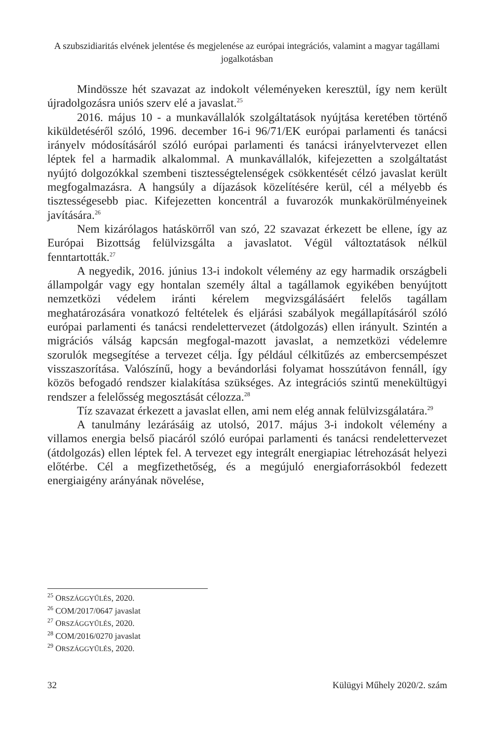A szubszidiaritás elvének jelentése és megjelenése az európai integrációs, valamint a magyar tagállami jogalkotásban
Mindössze hét szavazat az indokolt véleményeken keresztül, így nem került újradolgozásra uniós szerv elé a javaslat.<sup>25</sup>
2016. május 10 - a munkavállalók szolgáltatások nyújtása keretében történő kiküldetéséről szóló, 1996. december 16-i 96/71/EK európai parlamenti és tanácsi irányelv módosításáról szóló európai parlamenti és tanácsi irányelvtervezet ellen léptek fel a harmadik alkalommal. A munkavállalók, kifejezetten a szolgáltatást nyújtó dolgozókkal szembeni tisztességtelenségek csökkentését célzó javaslat került megfogalmazásra. A hangsúly a díjazások közelítésére kerül, cél a mélyebb és tisztességesebb piac. Kifejezetten koncentrál a fuvarozók munkakörülményeinek javítására.<sup>26</sup>
Nem kizárólagos hatáskörről van szó, 22 szavazat érkezett be ellene, így az Európai Bizottság felülvizsgálta a javaslatot. Végül változtatások nélkül fenntartották.<sup>27</sup>
A negyedik, 2016. június 13-i indokolt vélemény az egy harmadik országbeli állampolgár vagy egy hontalan személy által a tagállamok egyikében benyújtott nemzetközi védelem iránti kérelem megvizsgálásáért felelős tagállam meghatározására vonatkozó feltételek és eljárási szabályok megállapításáról szóló európai parlamenti és tanácsi rendelettervezet (átdolgozás) ellen irányult. Szintén a migrációs válság kapcsán megfogal-mazott javaslat, a nemzetközi védelemre szorulók megsegítése a tervezet célja. Így például célkitűzés az embercsempészet visszaszorítása. Valószínű, hogy a bevándorlási folyamat hosszútávon fennáll, így közös befogadó rendszer kialakítása szükséges. Az integrációs szintű menekültügyi rendszer a felelősség megosztását célozza.<sup>28</sup>
Tíz szavazat érkezett a javaslat ellen, ami nem elég annak felülvizsgálatára.<sup>29</sup>
A tanulmány lezárásáig az utolsó, 2017. május 3-i indokolt vélemény a villamos energia belső piacáról szóló európai parlamenti és tanácsi rendelettervezet (átdolgozás) ellen léptek fel. A tervezet egy integrált energiapiac létrehozását helyezi előtérbe. Cél a megfizethetőség, és a megújuló energiaforrásokból fedezett energiaigény arányának növelése,
<sup>25</sup> ORSZÁGGYŰLÉS, 2020.
<sup>26</sup> COM/2017/0647 javaslat
<sup>27</sup> ORSZÁGGYŰLÉS, 2020.
<sup>28</sup> COM/2016/0270 javaslat
<sup>29</sup> ORSZÁGGYŰLÉS, 2020.
32 Külügyi Műhely 2020/2. szám